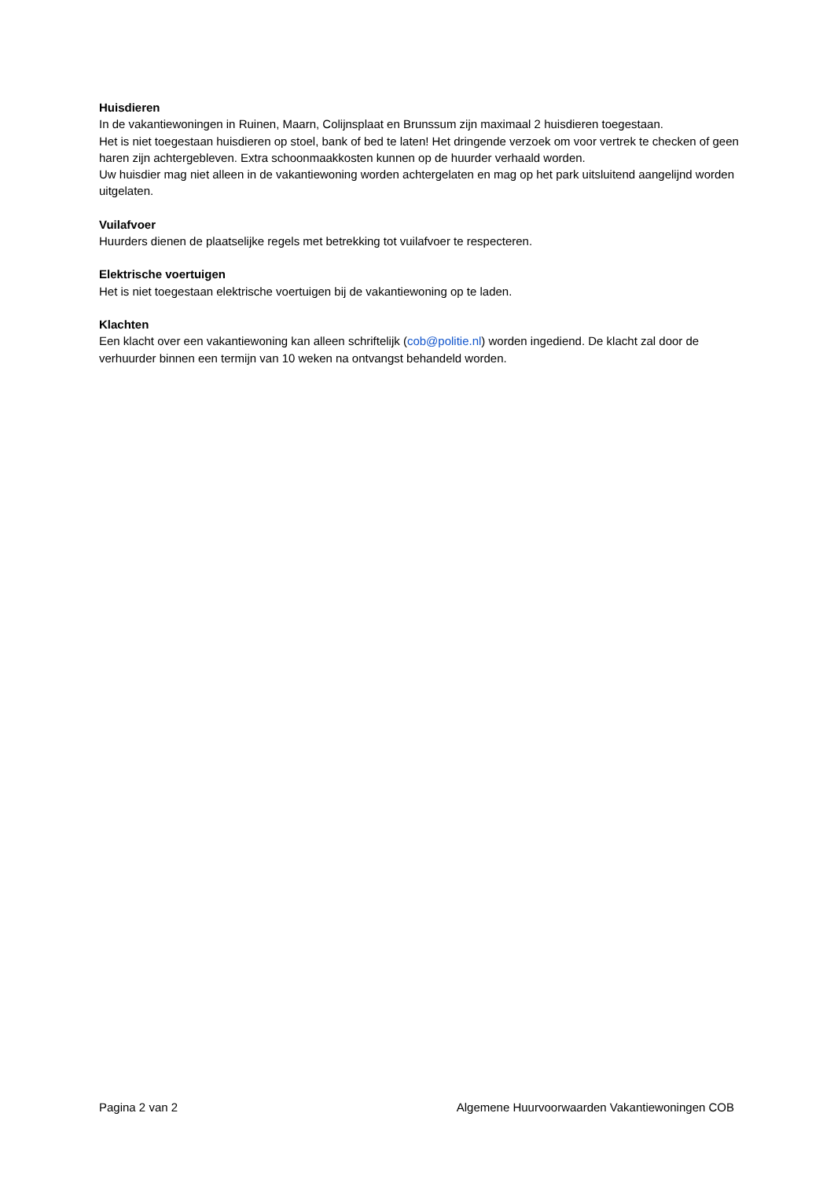Huisdieren
In de vakantiewoningen in Ruinen, Maarn, Colijnsplaat en Brunssum zijn maximaal 2 huisdieren toegestaan.
Het is niet toegestaan huisdieren op stoel, bank of bed te laten! Het dringende verzoek om voor vertrek te checken of geen haren zijn achtergebleven. Extra schoonmaakkosten kunnen op de huurder verhaald worden.
Uw huisdier mag niet alleen in de vakantiewoning worden achtergelaten en mag op het park uitsluitend aangelijnd worden uitgelaten.
Vuilafvoer
Huurders dienen de plaatselijke regels met betrekking tot vuilafvoer te respecteren.
Elektrische voertuigen
Het is niet toegestaan elektrische voertuigen bij de vakantiewoning op te laden.
Klachten
Een klacht over een vakantiewoning kan alleen schriftelijk (cob@politie.nl) worden ingediend. De klacht zal door de verhuurder binnen een termijn van 10 weken na ontvangst behandeld worden.
Pagina 2 van 2 Algemene Huurvoorwaarden Vakantiewoningen COB